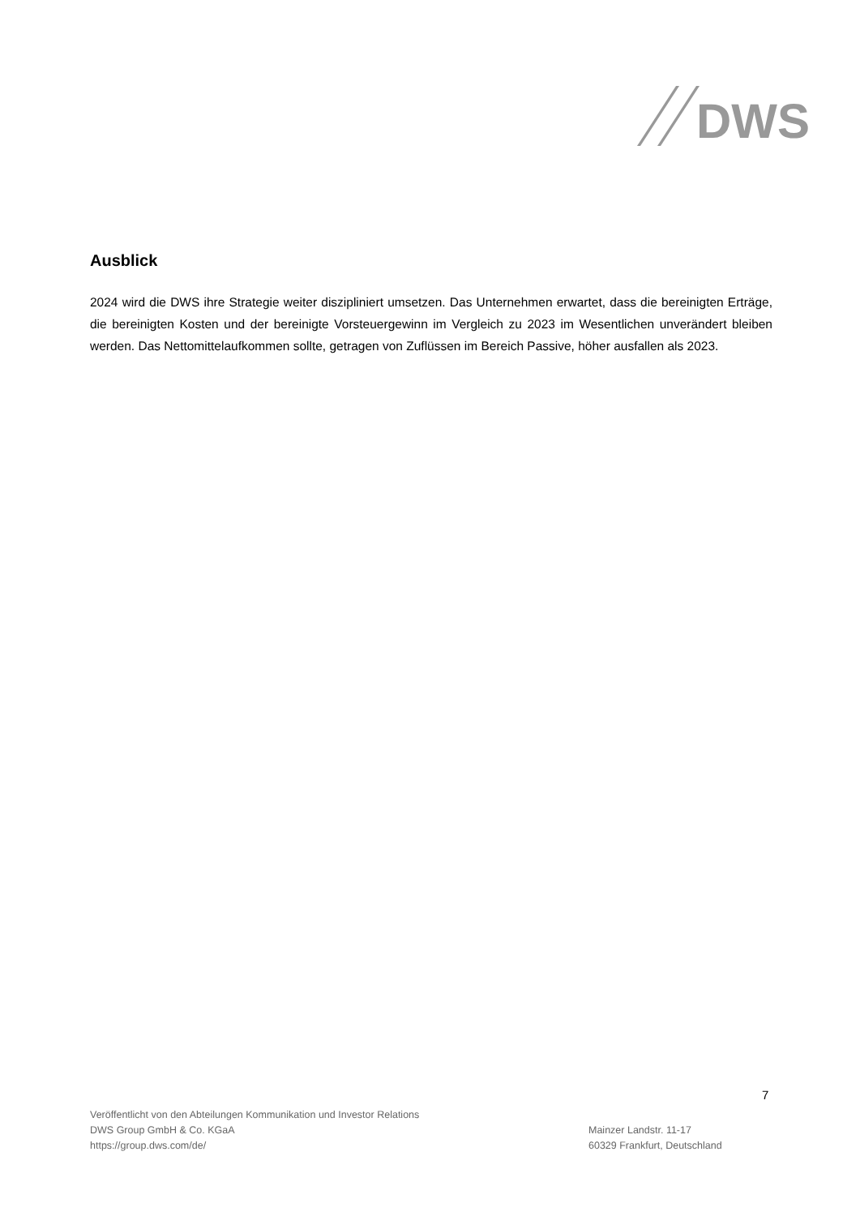DWS
Ausblick
2024 wird die DWS ihre Strategie weiter diszipliniert umsetzen. Das Unternehmen erwartet, dass die bereinigten Erträge, die bereinigten Kosten und der bereinigte Vorsteuergewinn im Vergleich zu 2023 im Wesentlichen unverändert bleiben werden. Das Nettomittelaufkommen sollte, getragen von Zuflüssen im Bereich Passive, höher ausfallen als 2023.
7
Veröffentlicht von den Abteilungen Kommunikation und Investor Relations
DWS Group GmbH & Co. KGaA
https://group.dws.com/de/
Mainzer Landstr. 11-17
60329 Frankfurt, Deutschland